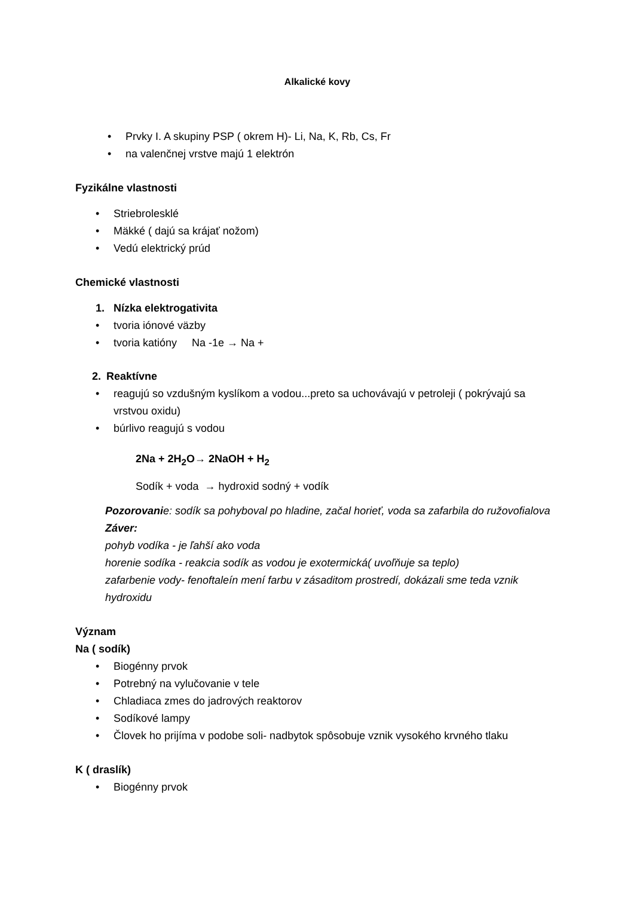Alkalické kovy
• Prvky I. A skupiny PSP ( okrem H)- Li, Na, K, Rb, Cs, Fr
• na valenčnej vrstve majú 1 elektrón
Fyzikálne vlastnosti
• Striebrolesklé
• Mäkké ( dajú sa krájať nožom)
• Vedú elektrický prúd
Chemické vlastnosti
1. Nízka elektrogativita
• tvoria iónové väzby
• tvoria katióny Na -1e → Na +
2. Reaktívne
• reagujú so vzdušným kyslíkom a vodou...preto sa uchovávajú v petroleji ( pokrývajú sa vrstvou oxidu)
• búrlivo reagujú s vodou
2Na + 2H<sub>2</sub>O→ 2NaOH + H<sub>2</sub>
Sodík + voda → hydroxid sodný + vodík
Pozorovanie: sodík sa pohyboval po hladine, začal horieť, voda sa zafarbila do ružovofialova
Záver:
pohyb vodíka - je ľahší ako voda
horenie sodíka - reakcia sodík as vodou je exotermická( uvoľňuje sa teplo)
zafarbenie vody- fenoftaleín mení farbu v zásaditom prostredí, dokázali sme teda vznik hydroxidu
Význam
Na ( sodík)
• Biogénny prvok
• Potrebný na vylučovanie v tele
• Chladiaca zmes do jadrových reaktorov
• Sodíkové lampy
• Človek ho prijíma v podobe soli- nadbytok spôsobuje vznik vysokého krvného tlaku
K ( draslík)
• Biogénny prvok